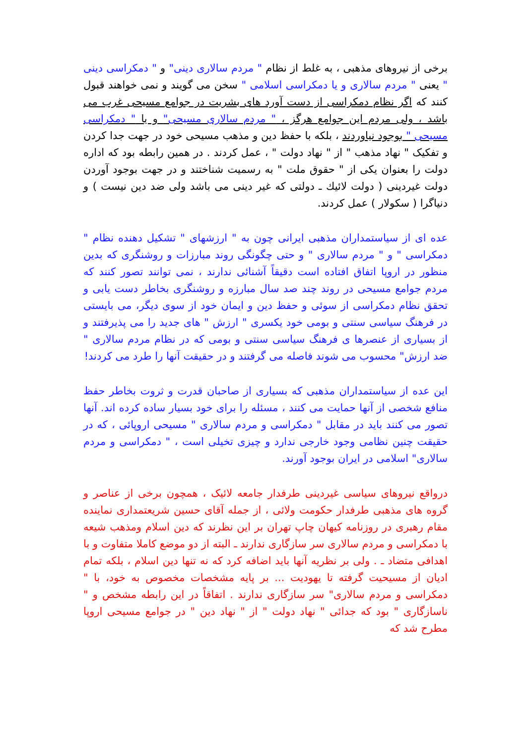برخی از نیروهای مذهبی ، به غلط از نظام " مردم سالاری دینی" و " دمکراسی دینی " یعنی " مردم سالاری و یا دمکراسی اسلامی " سخن می گویند و نمی خواهند قبول کنند که اگر نظام دمکراسی از دست آورد های بشریت در جوامع مسیحی غرب می باشد ، ولی مردم این جوامع هرگز ، " مردم سالاری مسیحی" و یا " دمکراسی مسیحی " بوجود نیاوردند ، بلکه با حفظ دین و مذهب مسیحی خود در جهت جدا کردن و تفکیک " نهاد مذهب " از " نهاد دولت " ، عمل کردند . در همین رابطه بود که اداره دولت را بعنوان یکی از " حقوق ملت " به رسمیت شناختند و در جهت بوجود آوردن دولت غیردینی ( دولت لائیك ـ دولتی که غیر دینی می باشد ولی ضد دین نیست ) و دنیاگرا ( سکولار ) عمل کردند.
عده ای از سیاستمداران مذهبی ایرانی چون به " ارزشهای " تشکیل دهنده نظام " دمکراسی " و " مردم سالاری " و حتی چگونگی روند مبارزات و روشنگری که بدین منظور در اروپا اتفاق افتاده است دقیقاً آشنائی ندارند ، نمی توانند تصور کنند که مردم جوامع مسیحی در روند چند صد سال مبارزه و روشنگری بخاطر دست یابی و تحقق نظام دمکراسی از سوئی و حفظ دین و ایمان خود از سوی دیگر، می بایستی در فرهنگ سیاسی سنتی و بومی خود یکسری " ارزش " های جدید را می پذیرفتند و از بسیاری از عنصرها ی فرهنگ سیاسی سنتی و بومی که در نظام مردم سالاری " ضد ارزش" محسوب می شوند فاصله می گرفتند و در حقیقت آنها را طرد می کردند!
این عده از سیاستمداران مذهبی که بسیاری از صاحبان قدرت و ثروت بخاطر حفظ منافع شخصی از آنها حمایت می کنند ، مسئله را برای خود بسیار ساده کرده اند. آنها تصور می کنند باید در مقابل " دمکراسی و مردم سالاری " مسیحی اروپائی ، که در حقیقت چنین نظامی وجود خارجی ندارد و چیزی تخیلی است ، " دمکراسی و مردم سالاری" اسلامی در ایران بوجود آورند.
درواقع نیروهای سیاسی غیردینی طرفدار جامعه لائیک ، همچون برخی از عناصر و گروه های مذهبی طرفدار حکومت ولائی ، از جمله آقای حسین شریعتمداری نماینده مقام رهبری در روزنامه کیهان چاپ تهران بر این نظرند که دین اسلام ومذهب شیعه با دمکراسی و مردم سالاری سر سازگاری ندارند ـ البته از دو موضع کاملا متفاوت و با اهدافی متضاد ـ . ولی بر نظریه آنها باید اضافه کرد که نه تنها دین اسلام ، بلکه تمام ادیان از مسیحیت گرفته تا یهودیت ... بر پایه مشخصات مخصوص به خود، با " دمکراسی و مردم سالاری" سر سازگاری ندارند . اتفاقاً در این رابطه مشخص و " ناسازگاری " بود که جدائی " نهاد دولت " از " نهاد دین " در جوامع مسیحی اروپا مطرح شد که